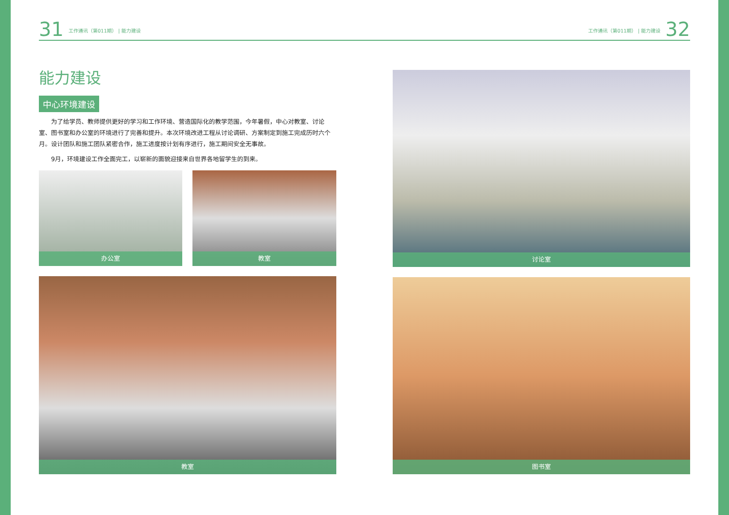31 工作通讯（第011期） | 能力建设
工作通讯（第011期） | 能力建设 32
能力建设
中心环境建设
为了给学员、教师提供更好的学习和工作环境、营造国际化的教学范围，今年暑假，中心对教室、讨论室、图书室和办公室的环境进行了完善和提升。本次环境改进工程从讨论调研、方案制定到施工完成历时六个月。设计团队和施工团队紧密合作，施工进度按计划有序进行，施工期间安全无事故。
9月，环境建设工作全面完工，以崭新的面貌迎接来自世界各地留学生的到来。
办公室 教室
教室
讨论室
图书室